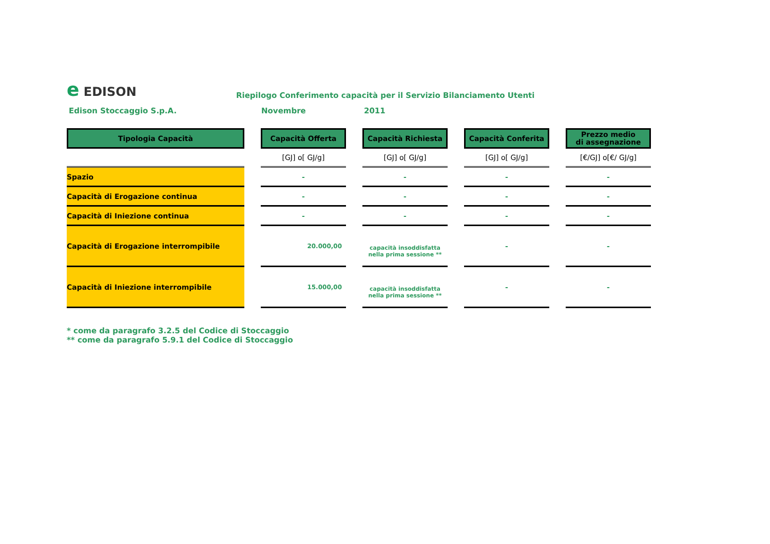e EDISON
Riepilogo Conferimento capacità per il Servizio Bilanciamento Utenti
Edison Stoccaggio S.p.A. Novembre 2011
| Tipologia Capacità | | Capacità Offerta | | Capacità Richiesta | | Capacità Conferita | | Prezzo medio di assegnazione |
| | | [GJ] o[ GJ/g] | | [GJ] o[ GJ/g] | | [GJ] o[ GJ/g] | | [€/GJ] o[€/ GJ/g] |
| Spazio | | - | | - | | - | | - |
| Capacità di Erogazione continua | | - | | - | | - | | - |
| Capacità di Iniezione continua | | - | | - | | - | | - |
| Capacità di Erogazione interrompibile | | 20.000,00 | | capacità insoddisfatta nella prima sessione ** | | - | | - |
| Capacità di Iniezione interrompibile | | 15.000,00 | | capacità insoddisfatta nella prima sessione ** | | - | | - |
* come da paragrafo 3.2.5 del Codice di Stoccaggio
** come da paragrafo 5.9.1 del Codice di Stoccaggio